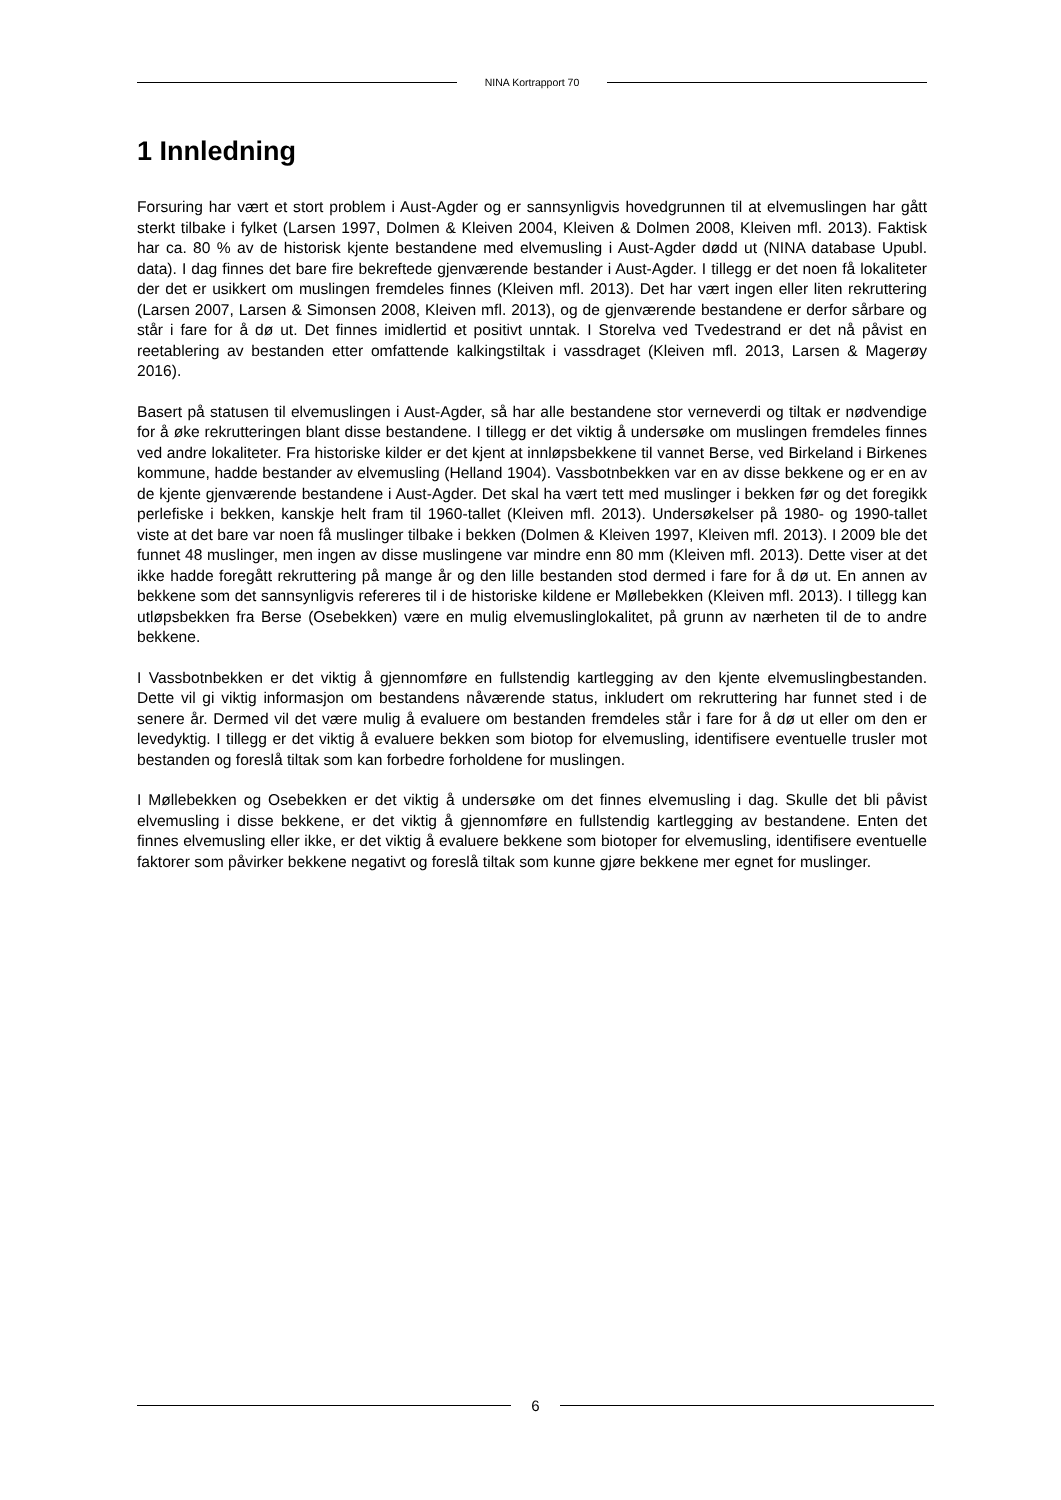NINA Kortrapport 70
1 Innledning
Forsuring har vært et stort problem i Aust-Agder og er sannsynligvis hovedgrunnen til at elvemuslingen har gått sterkt tilbake i fylket (Larsen 1997, Dolmen & Kleiven 2004, Kleiven & Dolmen 2008, Kleiven mfl. 2013). Faktisk har ca. 80 % av de historisk kjente bestandene med elvemusling i Aust-Agder dødd ut (NINA database Upubl. data). I dag finnes det bare fire bekreftede gjenværende bestander i Aust-Agder. I tillegg er det noen få lokaliteter der det er usikkert om muslingen fremdeles finnes (Kleiven mfl. 2013). Det har vært ingen eller liten rekruttering (Larsen 2007, Larsen & Simonsen 2008, Kleiven mfl. 2013), og de gjenværende bestandene er derfor sårbare og står i fare for å dø ut. Det finnes imidlertid et positivt unntak. I Storelva ved Tvedestrand er det nå påvist en reetablering av bestanden etter omfattende kalkingstiltak i vassdraget (Kleiven mfl. 2013, Larsen & Magerøy 2016).
Basert på statusen til elvemuslingen i Aust-Agder, så har alle bestandene stor verneverdi og tiltak er nødvendige for å øke rekrutteringen blant disse bestandene. I tillegg er det viktig å undersøke om muslingen fremdeles finnes ved andre lokaliteter. Fra historiske kilder er det kjent at innløpsbekkene til vannet Berse, ved Birkeland i Birkenes kommune, hadde bestander av elvemusling (Helland 1904). Vassbotnbekken var en av disse bekkene og er en av de kjente gjenværende bestandene i Aust-Agder. Det skal ha vært tett med muslinger i bekken før og det foregikk perlefiske i bekken, kanskje helt fram til 1960-tallet (Kleiven mfl. 2013). Undersøkelser på 1980- og 1990-tallet viste at det bare var noen få muslinger tilbake i bekken (Dolmen & Kleiven 1997, Kleiven mfl. 2013). I 2009 ble det funnet 48 muslinger, men ingen av disse muslingene var mindre enn 80 mm (Kleiven mfl. 2013). Dette viser at det ikke hadde foregått rekruttering på mange år og den lille bestanden stod dermed i fare for å dø ut. En annen av bekkene som det sannsynligvis refereres til i de historiske kildene er Møllebekken (Kleiven mfl. 2013). I tillegg kan utløpsbekken fra Berse (Osebekken) være en mulig elvemuslinglokalitet, på grunn av nærheten til de to andre bekkene.
I Vassbotnbekken er det viktig å gjennomføre en fullstendig kartlegging av den kjente elvemuslingbestanden. Dette vil gi viktig informasjon om bestandens nåværende status, inkludert om rekruttering har funnet sted i de senere år. Dermed vil det være mulig å evaluere om bestanden fremdeles står i fare for å dø ut eller om den er levedyktig. I tillegg er det viktig å evaluere bekken som biotop for elvemusling, identifisere eventuelle trusler mot bestanden og foreslå tiltak som kan forbedre forholdene for muslingen.
I Møllebekken og Osebekken er det viktig å undersøke om det finnes elvemusling i dag. Skulle det bli påvist elvemusling i disse bekkene, er det viktig å gjennomføre en fullstendig kartlegging av bestandene. Enten det finnes elvemusling eller ikke, er det viktig å evaluere bekkene som biotoper for elvemusling, identifisere eventuelle faktorer som påvirker bekkene negativt og foreslå tiltak som kunne gjøre bekkene mer egnet for muslinger.
6